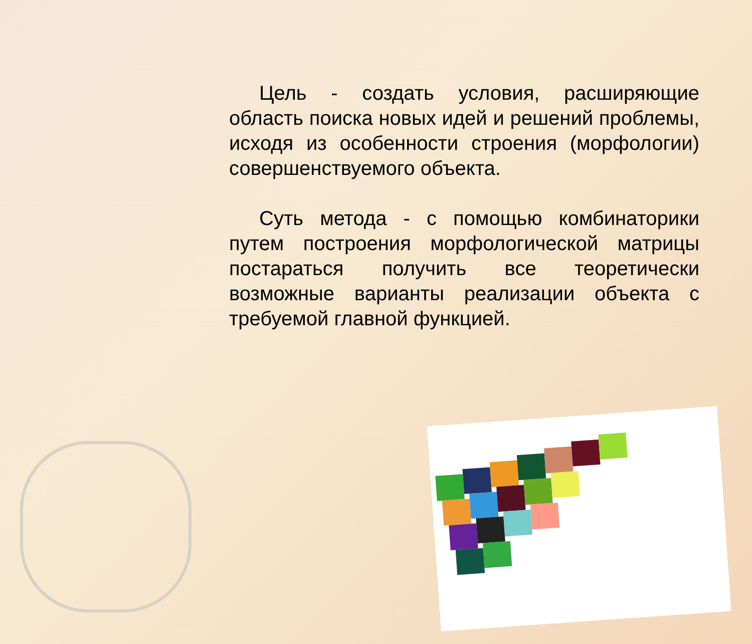Цель - создать условия, расширяющие область поиска новых идей и решений проблемы, исходя из особенности строения (морфологии) совершенствуемого объекта.
Суть метода - с помощью комбинаторики путем построения морфологической матрицы постараться получить все теоретически возможные варианты реализации объекта с требуемой главной функцией.